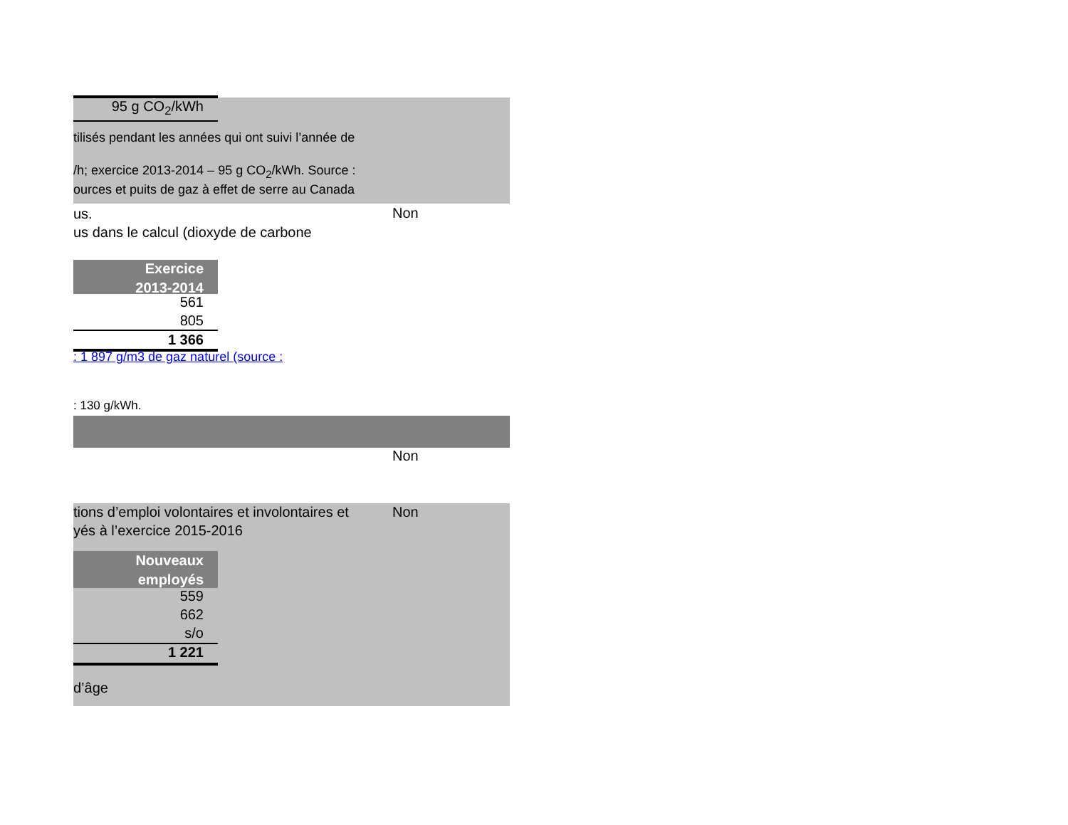95 g CO<sub>2</sub>/kWh
tilisés pendant les années qui ont suivi l’année de
/h; exercice 2013-2014 – 95 g CO<sub>2</sub>/kWh. Source :
ources et puits de gaz à effet de serre au Canada
us. Non
us dans le calcul (dioxyde de carbone
Exercice
2013-2014
561
805
1 366
: 1 897 g/m3 de gaz naturel (source :
: 130 g/kWh.
Non
tions d’emploi volontaires et involontaires et Non
yés à l’exercice 2015-2016
Nouveaux
employés
559
662
s/o
1 221
d’âge